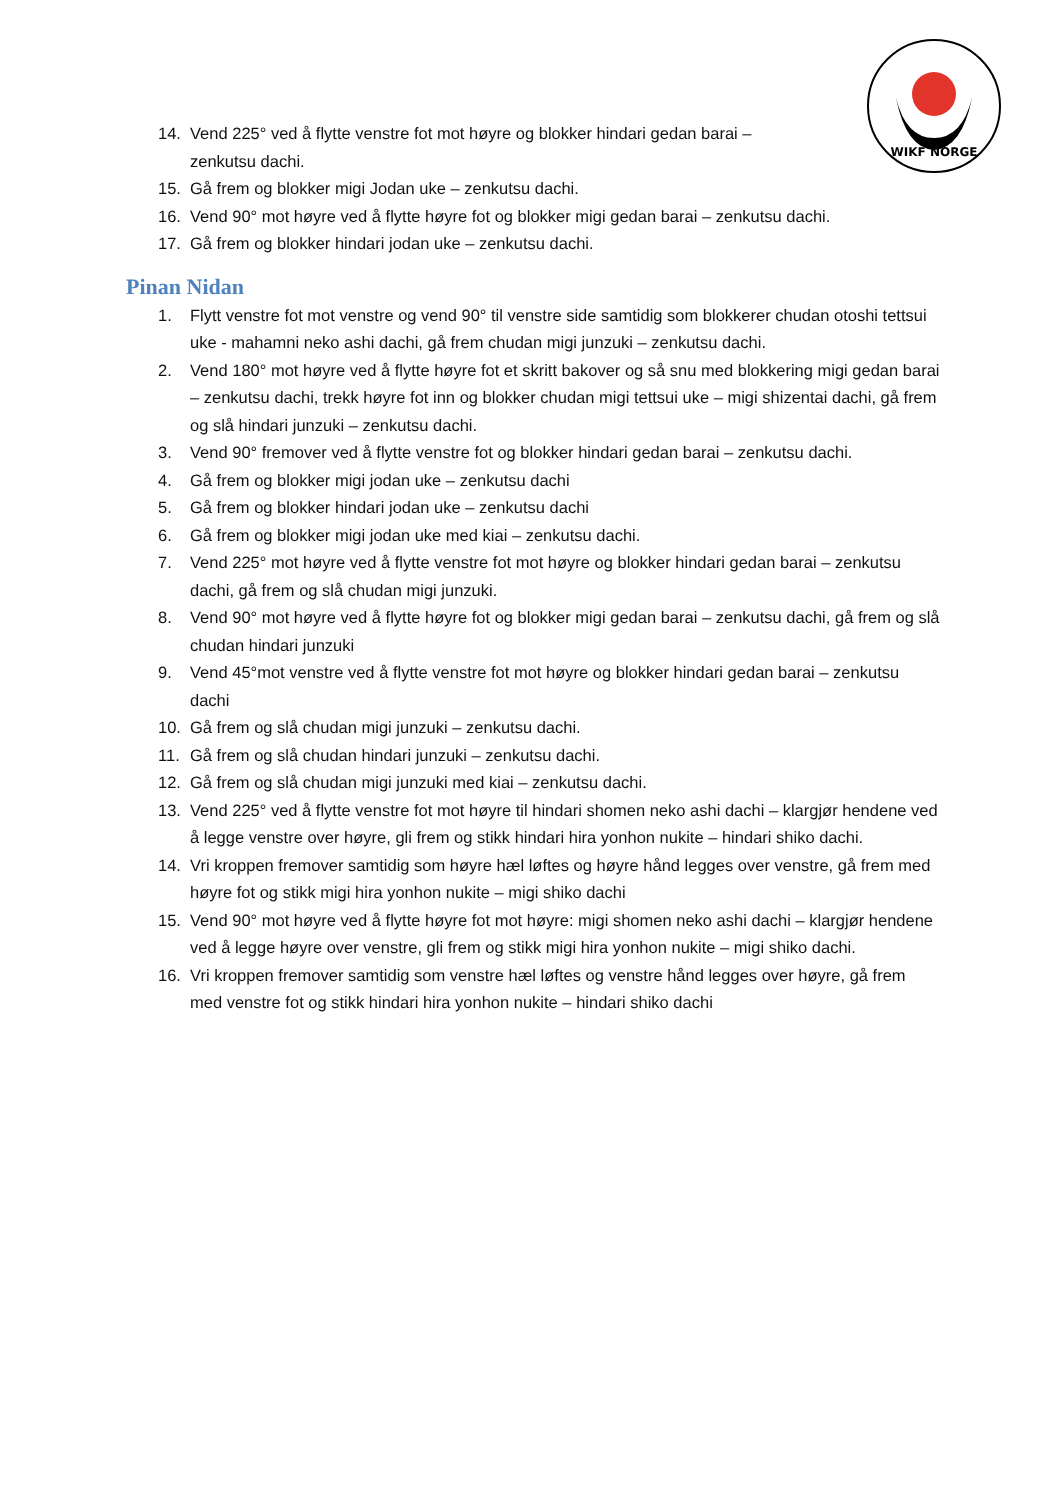WIKF NORGE
14. Vend 225° ved å flytte venstre fot mot høyre og blokker hindari gedan barai – zenkutsu dachi.
15. Gå frem og blokker migi Jodan uke – zenkutsu dachi.
16. Vend 90° mot høyre ved å flytte høyre fot og blokker migi gedan barai – zenkutsu dachi.
17. Gå frem og blokker hindari jodan uke – zenkutsu dachi.
Pinan Nidan
1. Flytt venstre fot mot venstre og vend 90° til venstre side samtidig som blokkerer chudan otoshi tettsui uke - mahamni neko ashi dachi, gå frem chudan migi junzuki – zenkutsu dachi.
2. Vend 180° mot høyre ved å flytte høyre fot et skritt bakover og så snu med blokkering migi gedan barai – zenkutsu dachi, trekk høyre fot inn og blokker chudan migi tettsui uke – migi shizentai dachi, gå frem og slå hindari junzuki – zenkutsu dachi.
3. Vend 90° fremover ved å flytte venstre fot og blokker hindari gedan barai – zenkutsu dachi.
4. Gå frem og blokker migi jodan uke – zenkutsu dachi
5. Gå frem og blokker hindari jodan uke – zenkutsu dachi
6. Gå frem og blokker migi jodan uke med kiai – zenkutsu dachi.
7. Vend 225° mot høyre ved å flytte venstre fot mot høyre og blokker hindari gedan barai – zenkutsu dachi, gå frem og slå chudan migi junzuki.
8. Vend 90° mot høyre ved å flytte høyre fot og blokker migi gedan barai – zenkutsu dachi, gå frem og slå chudan hindari junzuki
9. Vend 45°mot venstre ved å flytte venstre fot mot høyre og blokker hindari gedan barai – zenkutsu dachi
10. Gå frem og slå chudan migi junzuki – zenkutsu dachi.
11. Gå frem og slå chudan hindari junzuki – zenkutsu dachi.
12. Gå frem og slå chudan migi junzuki med kiai – zenkutsu dachi.
13. Vend 225° ved å flytte venstre fot mot høyre til hindari shomen neko ashi dachi – klargjør hendene ved å legge venstre over høyre, gli frem og stikk hindari hira yonhon nukite – hindari shiko dachi.
14. Vri kroppen fremover samtidig som høyre hæl løftes og høyre hånd legges over venstre, gå frem med høyre fot og stikk migi hira yonhon nukite – migi shiko dachi
15. Vend 90° mot høyre ved å flytte høyre fot mot høyre: migi shomen neko ashi dachi – klargjør hendene ved å legge høyre over venstre, gli frem og stikk migi hira yonhon nukite – migi shiko dachi.
16. Vri kroppen fremover samtidig som venstre hæl løftes og venstre hånd legges over høyre, gå frem med venstre fot og stikk hindari hira yonhon nukite – hindari shiko dachi